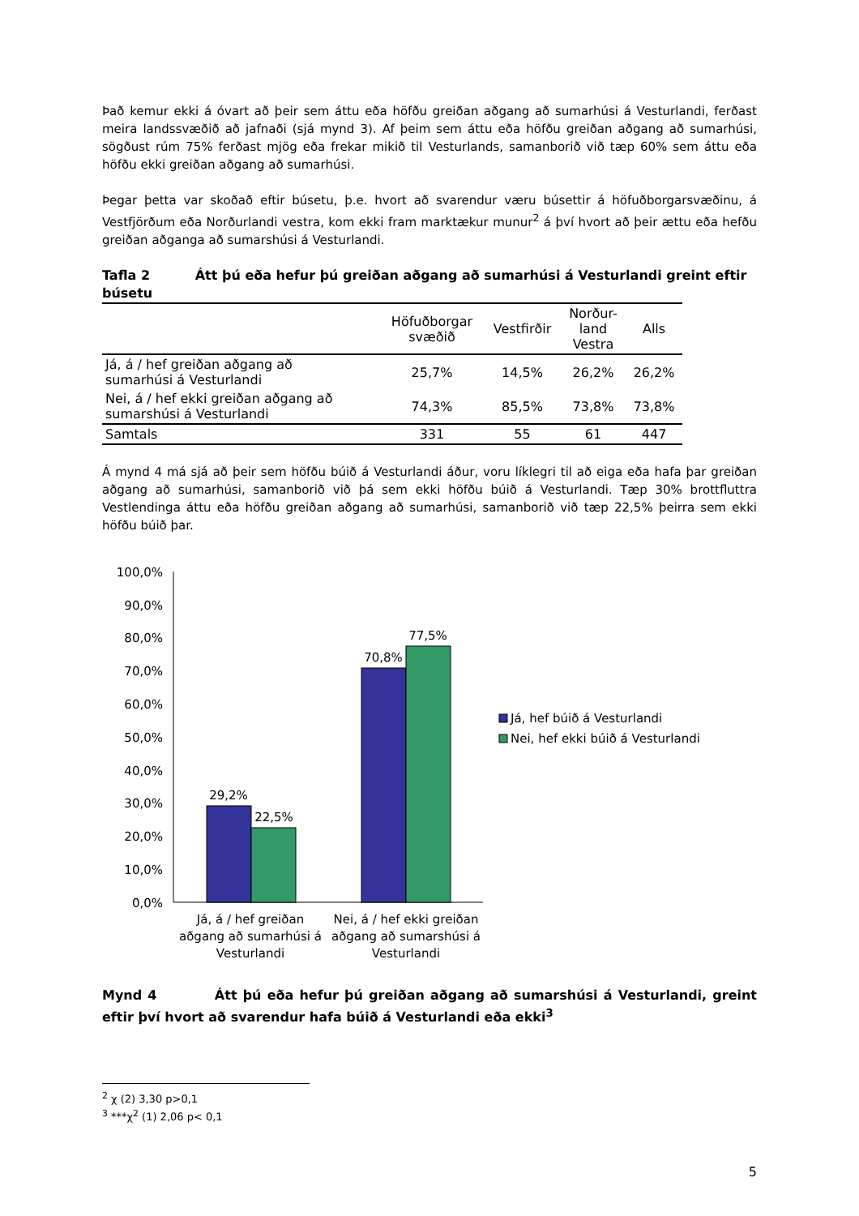Það kemur ekki á óvart að þeir sem áttu eða höfðu greiðan aðgang að sumarhúsi á Vesturlandi, ferðast meira landssvæðið að jafnaði (sjá mynd 3). Af þeim sem áttu eða höfðu greiðan aðgang að sumarhúsi, sögðust rúm 75% ferðast mjög eða frekar mikið til Vesturlands, samanborið við tæp 60% sem áttu eða höfðu ekki greiðan aðgang að sumarhúsi.
Þegar þetta var skoðað eftir búsetu, þ.e. hvort að svarendur væru búsettir á höfuðborgarsvæðinu, á Vestfjörðum eða Norðurlandi vestra, kom ekki fram marktækur munur<sup>2</sup> á því hvort að þeir ættu eða hefðu greiðan aðganga að sumarshúsi á Vesturlandi.
Tafla 2 Átt þú eða hefur þú greiðan aðgang að sumarhúsi á Vesturlandi greint eftir búsetu
| | Höfuðborgar svæðið | Vestfirðir | Norður- land Vestra | Alls |
| --- | --- | --- | --- | --- |
| Já, á / hef greiðan aðgang að sumarhúsi á Vesturlandi | 25,7% | 14,5% | 26,2% | 26,2% |
| Nei, á / hef ekki greiðan aðgang að sumarshúsi á Vesturlandi | 74,3% | 85,5% | 73,8% | 73,8% |
| Samtals | 331 | 55 | 61 | 447 |
Á mynd 4 má sjá að þeir sem höfðu búið á Vesturlandi áður, voru líklegri til að eiga eða hafa þar greiðan aðgang að sumarhúsi, samanborið við þá sem ekki höfðu búið á Vesturlandi. Tæp 30% brottfluttra Vestlendinga áttu eða höfðu greiðan aðgang að sumarhúsi, samanborið við tæp 22,5% þeirra sem ekki höfðu búið þar.
100,0%
90,0%
80,0%
70,0%
60,0%
50,0%
40,0%
30,0%
20,0%
10,0%
0,0%
29,2%
22,5%
70,8%
77,5%
Já, á / hef greiðan
aðgang að sumarhúsi á
Vesturlandi
Nei, á / hef ekki greiðan
aðgang að sumarshúsi á
Vesturlandi
Já, hef búið á Vesturlandi
Nei, hef ekki búið á Vesturlandi
Mynd 4 Átt þú eða hefur þú greiðan aðgang að sumarshúsi á Vesturlandi, greint eftir því hvort að svarendur hafa búið á Vesturlandi eða ekki<sup>3</sup>
<sup>2</sup> χ (2) 3,30 p>0,1
<sup>3</sup> ***χ<sup>2</sup> (1) 2,06 p< 0,1
5